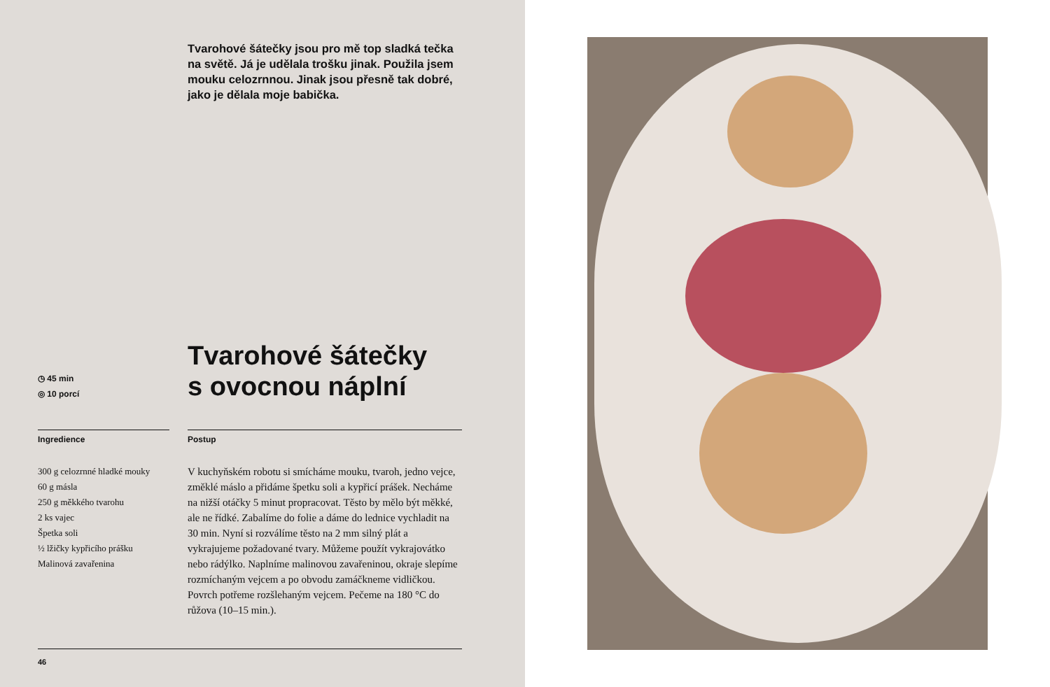Tvarohové šátečky jsou pro mě top sladká tečka na světě. Já je udělala trošku jinak. Použila jsem mouku celozrnnou. Jinak jsou přesně tak dobré, jako je dělala moje babička.
◷ 45 min
◎ 10 porcí
Tvarohové šátečky
s ovocnou náplní
Ingredience
300 g celozrnné hladké mouky
60 g másla
250 g měkkého tvarohu
2 ks vajec
Špetka soli
½ lžičky kypřicího prášku
Malinová zavařenina
Postup
V kuchyňském robotu si smícháme mouku, tvaroh, jedno vejce, změklé máslo a přidáme špetku soli a kypřicí prášek. Necháme na nižší otáčky 5 minut propracovat. Těsto by mělo být měkké, ale ne řídké. Zabalíme do folie a dáme do lednice vychladit na 30 min. Nyní si rozválíme těsto na 2 mm silný plát a vykrajujeme požadované tvary. Můžeme použít vykrajovátko nebo rádýlko. Naplníme malinovou zavařeninou, okraje slepíme rozmíchaným vejcem a po obvodu zamáčkneme vidličkou. Povrch potřeme rozšlehaným vejcem. Pečeme na 180 °C do růžova (10–15 min.).
46